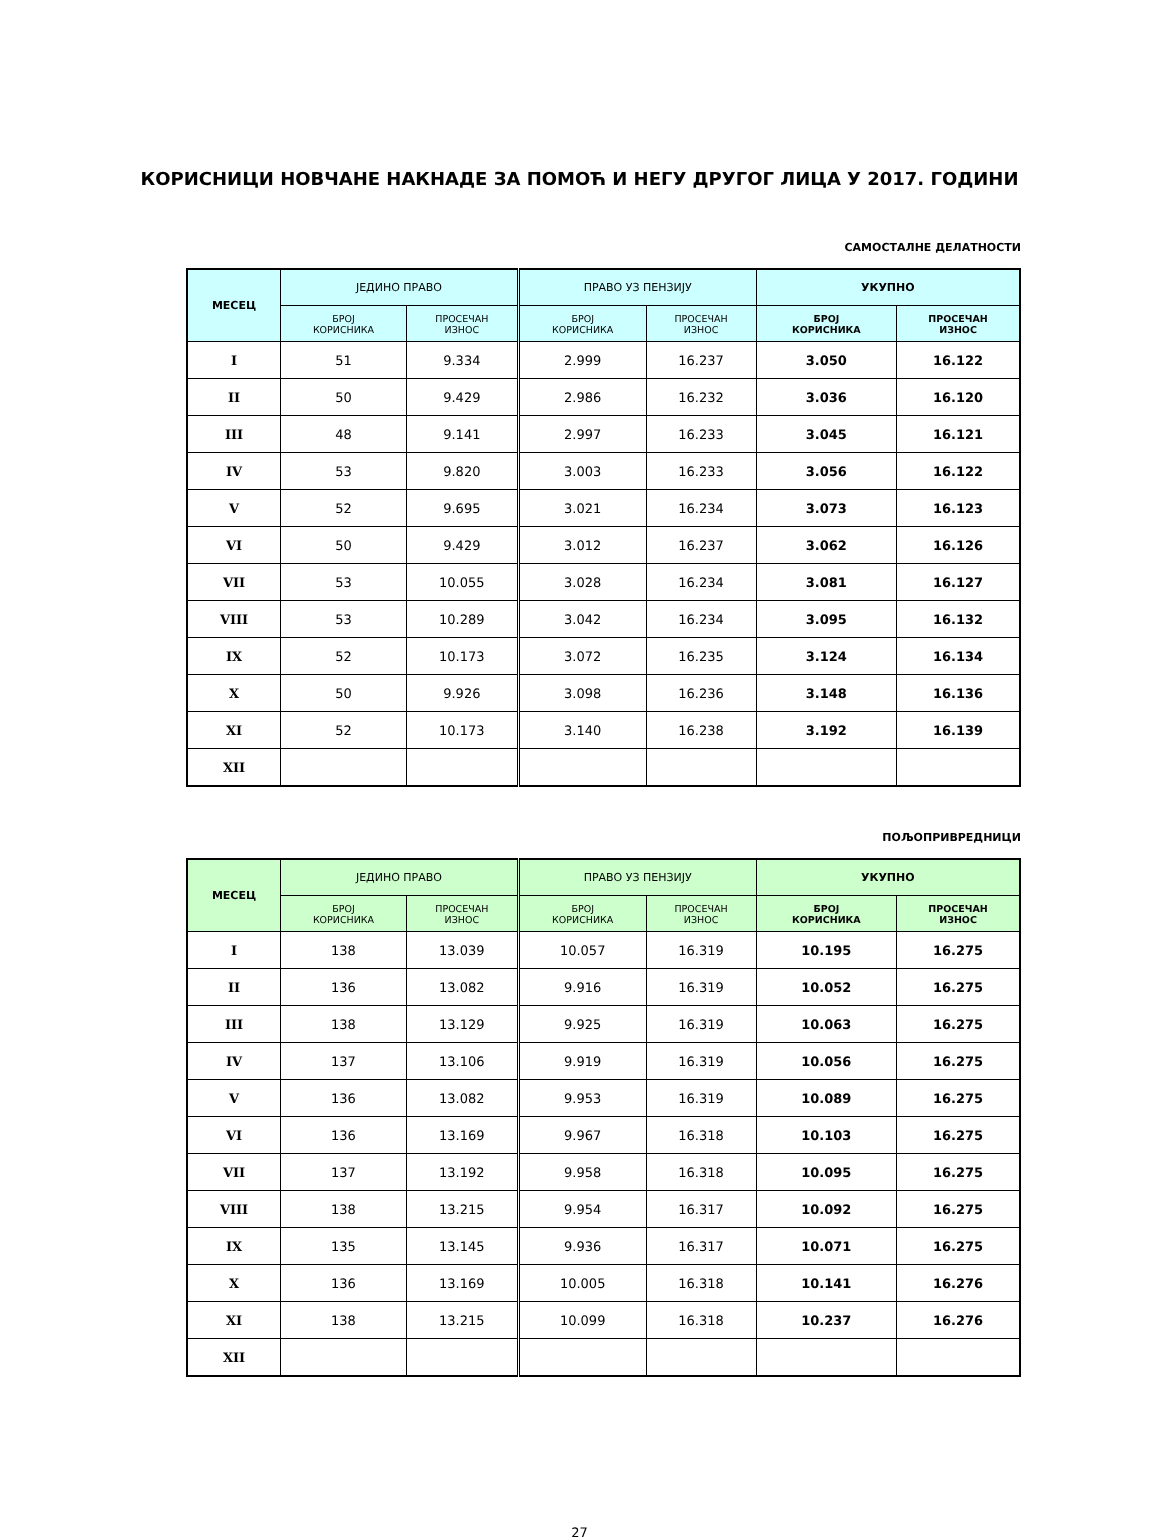КОРИСНИЦИ НОВЧАНЕ НАКНАДЕ ЗА ПОМОЋ И НЕГУ ДРУГОГ ЛИЦА У 2017. ГОДИНИ
САМОСТАЛНЕ ДЕЛАТНОСТИ
| МЕСЕЦ | ЈЕДИНО ПРАВО | | ПРАВО УЗ ПЕНЗИЈУ | | УКУПНО | |
| --- | --- | --- | --- | --- | --- | --- |
| | БРОЈ КОРИСНИКА | ПРОСЕЧАН ИЗНОС | БРОЈ КОРИСНИКА | ПРОСЕЧАН ИЗНОС | БРОЈ КОРИСНИКА | ПРОСЕЧАН ИЗНОС |
| I | 51 | 9.334 | 2.999 | 16.237 | 3.050 | 16.122 |
| II | 50 | 9.429 | 2.986 | 16.232 | 3.036 | 16.120 |
| III | 48 | 9.141 | 2.997 | 16.233 | 3.045 | 16.121 |
| IV | 53 | 9.820 | 3.003 | 16.233 | 3.056 | 16.122 |
| V | 52 | 9.695 | 3.021 | 16.234 | 3.073 | 16.123 |
| VI | 50 | 9.429 | 3.012 | 16.237 | 3.062 | 16.126 |
| VII | 53 | 10.055 | 3.028 | 16.234 | 3.081 | 16.127 |
| VIII | 53 | 10.289 | 3.042 | 16.234 | 3.095 | 16.132 |
| IX | 52 | 10.173 | 3.072 | 16.235 | 3.124 | 16.134 |
| X | 50 | 9.926 | 3.098 | 16.236 | 3.148 | 16.136 |
| XI | 52 | 10.173 | 3.140 | 16.238 | 3.192 | 16.139 |
| XII | | | | | | |
ПОЉОПРИВРЕДНИЦИ
| МЕСЕЦ | ЈЕДИНО ПРАВО | | ПРАВО УЗ ПЕНЗИЈУ | | УКУПНО | |
| --- | --- | --- | --- | --- | --- | --- |
| | БРОЈ КОРИСНИКА | ПРОСЕЧАН ИЗНОС | БРОЈ КОРИСНИКА | ПРОСЕЧАН ИЗНОС | БРОЈ КОРИСНИКА | ПРОСЕЧАН ИЗНОС |
| I | 138 | 13.039 | 10.057 | 16.319 | 10.195 | 16.275 |
| II | 136 | 13.082 | 9.916 | 16.319 | 10.052 | 16.275 |
| III | 138 | 13.129 | 9.925 | 16.319 | 10.063 | 16.275 |
| IV | 137 | 13.106 | 9.919 | 16.319 | 10.056 | 16.275 |
| V | 136 | 13.082 | 9.953 | 16.319 | 10.089 | 16.275 |
| VI | 136 | 13.169 | 9.967 | 16.318 | 10.103 | 16.275 |
| VII | 137 | 13.192 | 9.958 | 16.318 | 10.095 | 16.275 |
| VIII | 138 | 13.215 | 9.954 | 16.317 | 10.092 | 16.275 |
| IX | 135 | 13.145 | 9.936 | 16.317 | 10.071 | 16.275 |
| X | 136 | 13.169 | 10.005 | 16.318 | 10.141 | 16.276 |
| XI | 138 | 13.215 | 10.099 | 16.318 | 10.237 | 16.276 |
| XII | | | | | | |
27